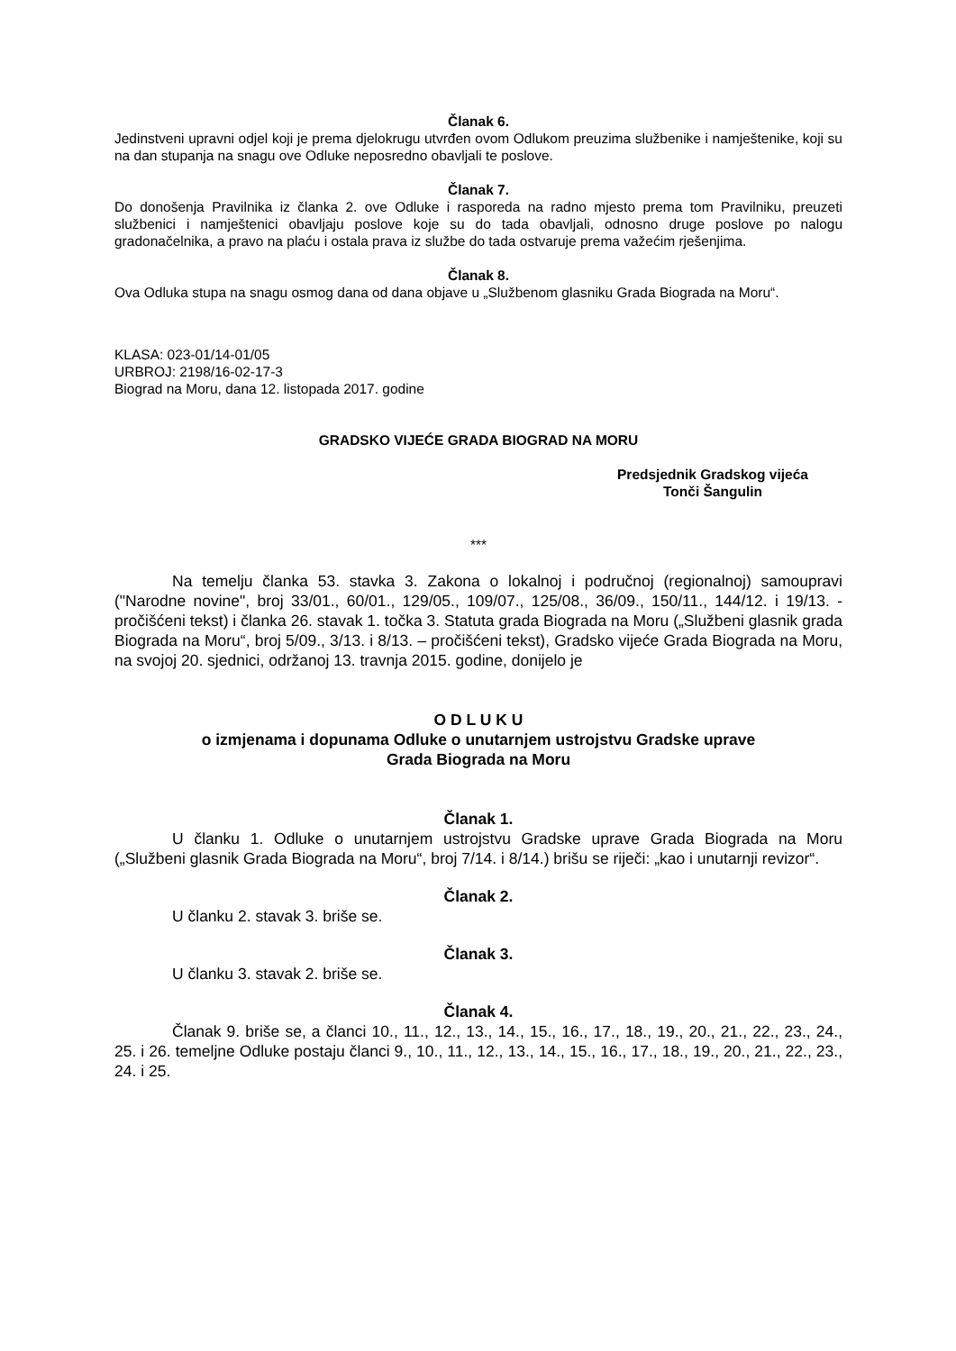Članak 6.
Jedinstveni upravni odjel koji je prema djelokrugu utvrđen ovom Odlukom preuzima službenike i namještenike, koji su na dan stupanja na snagu ove Odluke neposredno obavljali te poslove.
Članak 7.
Do donošenja Pravilnika iz članka 2. ove Odluke i rasporeda na radno mjesto prema tom Pravilniku, preuzeti službenici i namještenici obavljaju poslove koje su do tada obavljali, odnosno druge poslove po nalogu gradonačelnika, a pravo na plaću i ostala prava iz službe do tada ostvaruje prema važećim rješenjima.
Članak 8.
Ova Odluka stupa na snagu osmog dana od dana objave u „Službenom glasniku Grada Biograda na Moru“.
KLASA: 023-01/14-01/05
URBROJ: 2198/16-02-17-3
Biograd na Moru, dana 12. listopada 2017. godine
GRADSKO VIJEĆE GRADA BIOGRAD NA MORU
Predsjednik Gradskog vijeća
Tonči Šangulin
***
Na temelju članka 53. stavka 3. Zakona o lokalnoj i područnoj (regionalnoj) samoupravi ("Narodne novine", broj 33/01., 60/01., 129/05., 109/07., 125/08., 36/09., 150/11., 144/12. i 19/13. - pročišćeni tekst) i članka 26. stavak 1. točka 3. Statuta grada Biograda na Moru („Službeni glasnik grada Biograda na Moru“, broj 5/09., 3/13. i 8/13. – pročišćeni tekst), Gradsko vijeće Grada Biograda na Moru, na svojoj 20. sjednici, održanoj 13. travnja 2015. godine, donijelo je
O D L U K U
o izmjenama i dopunama Odluke o unutarnjem ustrojstvu Gradske uprave
Grada Biograda na Moru
Članak 1.
U članku 1. Odluke o unutarnjem ustrojstvu Gradske uprave Grada Biograda na Moru („Službeni glasnik Grada Biograda na Moru“, broj 7/14. i 8/14.) brišu se riječi: „kao i unutarnji revizor“.
Članak 2.
U članku 2. stavak 3. briše se.
Članak 3.
U članku 3. stavak 2. briše se.
Članak 4.
Članak 9. briše se, a članci 10., 11., 12., 13., 14., 15., 16., 17., 18., 19., 20., 21., 22., 23., 24., 25. i 26. temeljne Odluke postaju članci 9., 10., 11., 12., 13., 14., 15., 16., 17., 18., 19., 20., 21., 22., 23., 24. i 25.